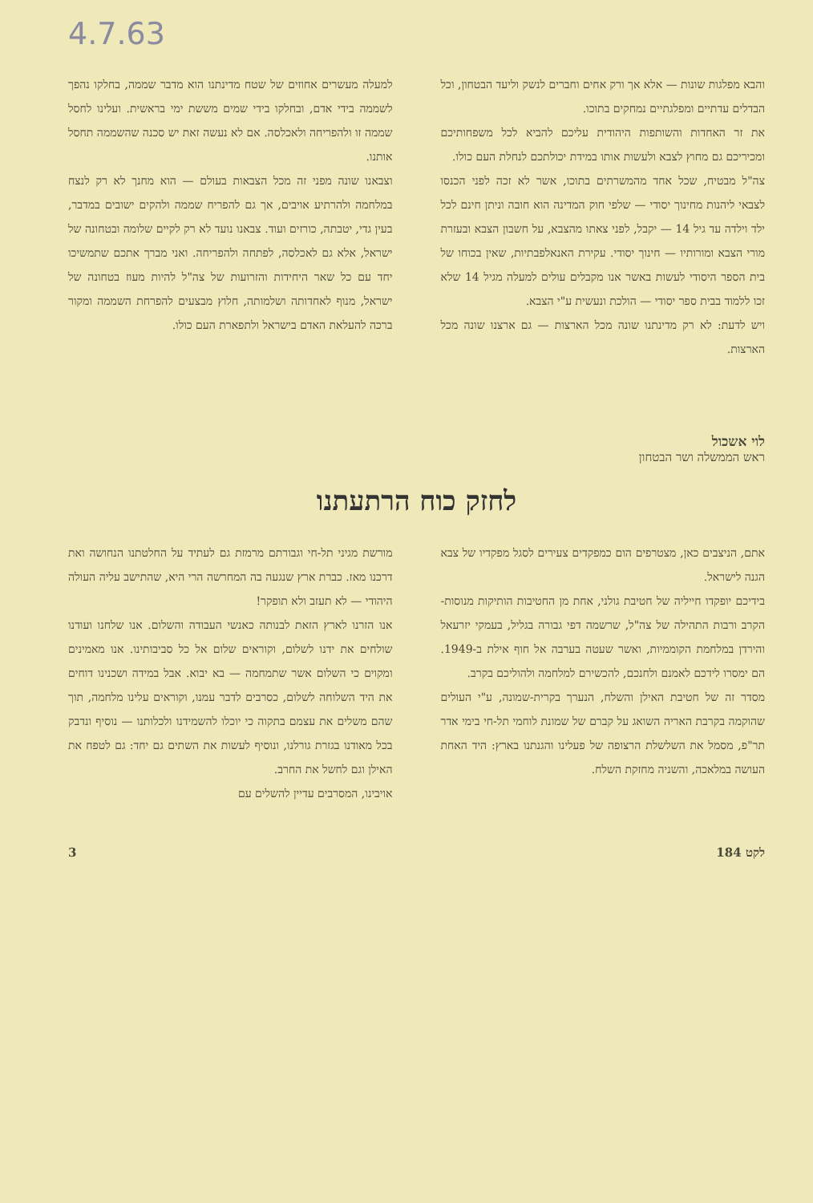4.7.63
והבא מפלגות שונות — אלא אך ורק אחים וחברים לנשק וליעד הבטחון, וכל הבדלים עדתיים ומפלגתיים נמחקים בתוכו.
את זר האחדות והשותפות היהודית עליכם להביא לכל משפחותיכם ומכיריכם גם מחוץ לצבא ולעשות אותו במידת יכולתכם לנחלת העם כולו.
צה"ל מבטיח, שכל אחד מהמשרתים בתוכו, אשר לא זכה לפני הכנסו לצבאי ליהנות מחינוך יסודי — שלפי חוק המדינה הוא חובה וניתן חינם לכל ילד וילדה עד גיל 14 — יקבל, לפני צאתו מהצבא, על חשבון הצבא ובעזרת מורי הצבא ומורותיו — חינוך יסודי. עקירת האנאלפבתיות, שאין בכוחו של בית הספר היסודי לעשות באשר אנו מקבלים עולים למעלה מגיל 14 שלא זכו ללמוד בבית ספר יסודי — הולכת ונעשית ע"י הצבא.
ויש לדעת: לא רק מדינתנו שונה מכל הארצות — גם ארצנו שונה מכל הארצות.
למעלה מעשרים אחוזים של שטח מדינתנו הוא מדבר שממה, בחלקו נהפך לשממה בידי אדם, ובחלקו בידי שמים מששת ימי בראשית. ועלינו לחסל שממה זו ולהפריחה ולאכלסה. אם לא נעשה זאת יש סכנה שהשממה תחסל אותנו.
וצבאנו שונה מפני זה מכל הצבאות בעולם — הוא מחנך לא רק לנצח במלחמה ולהרתיע אויבים, אך גם להפריח שממה ולהקים ישובים במדבר, בעין גדי, יטבתה, כורזים ועוד. צבאנו נועד לא רק לקיים שלומה ובטחונה של ישראל, אלא גם לאכלסה, לפתחה ולהפריחה. ואני מברך אתכם שתמשיכו יחד עם כל שאר היחידות והזרועות של צה"ל להיות מעוז בטחונה של ישראל, מנוף לאחדותה ושלמותה, חלוץ מבצעים להפרחת השממה ומקור ברכה להעלאת האדם בישראל ולתפארת העם כולו.
לוי אשכול
ראש הממשלה ושר הבטחון
לחזק כוח הרתעתנו
אתם, הניצבים כאן, מצטרפים הום כמפקדים צעירים לסגל מפקדיו של צבא הגנה לישראל.
בידיכם יופקדו חייליה של חטיבת גולני, אחת מן החטיבות הותיקות מנוסות-הקרב ורבות התהילה של צה"ל, שרשמה דפי גבורה בגליל, בעמקי יזרעאל והירדן במלחמת הקוממיות, ואשר שעטה בערבה אל חוף אילת ב-1949. הם ימסרו לידכם לאמנם ולחנכם, להכשירם למלחמה ולהוליכם בקרב.
מסדר זה של חטיבת האילן והשלח, הנערך בקרית-שמונה, ע"י העולים שהוקמה בקרבת האריה השואג על קברם של שמונת לוחמי תל-חי בימי אדר תר"פ, מסמל את השלשלת הרצופה של פעלינו והגנתנו בארץ: היד האחת העושה במלאכה, והשניה מחזקת השלח.
מורשת מגיני תל-חי וגבורתם מרמזת גם לעתיד על החלטתנו הנחושה ואת דרכנו מאז. כברת ארץ שנגעה בה המחרשה הרי היא, שהתישב עליה העולה היהודי — לא תעזב ולא תופקר!
אנו הזרנו לארץ הזאת לבנותה כאנשי העבודה והשלום. אנו שלחנו ועודנו שולחים את ידנו לשלום, וקוראים שלום אל כל סביבותינו. אנו מאמינים ומקוים כי השלום אשר שתמחמה — בא יבוא. אבל במידה ושכנינו דוחים את היד השלוחה לשלום, כסרבים לדבר עמנו, וקוראים עלינו מלחמה, תוך שהם משלים את עצמם בתקוה כי יוכלו להשמידנו ולכלותנו — נוסיף ונדבק בכל מאודנו בגזרת גורלנו, ונוסיף לעשות את השתים גם יחד: גם לטפח את האילן וגם לחשל את החרב.
אויבינו, המסרבים עדיין להשלים עם
לקט 184 3